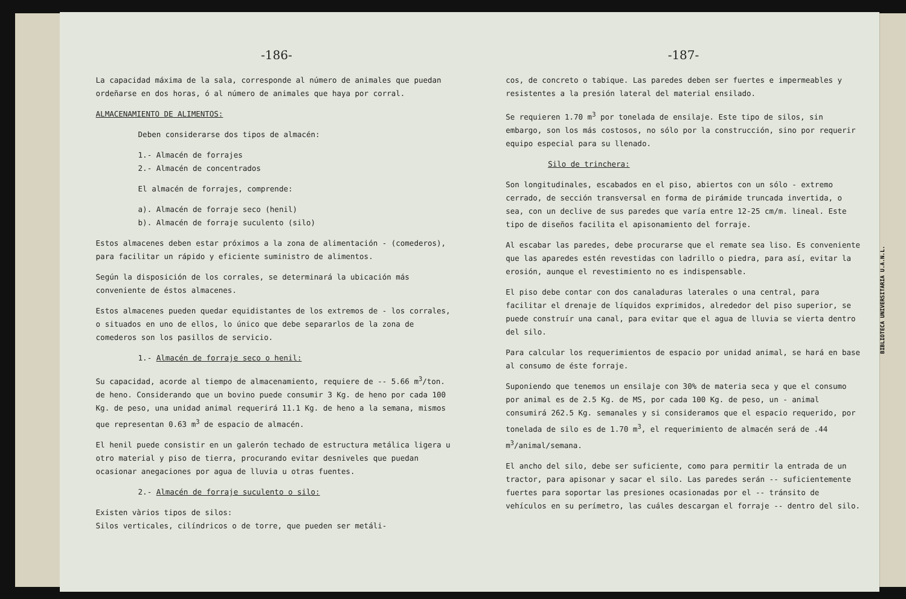-186-
La capacidad máxima de la sala, corresponde al número de animales que puedan ordeñarse en dos horas, ó al número de animales que haya por corral.
ALMACENAMIENTO DE ALIMENTOS:
Deben considerarse dos tipos de almacén:
1.- Almacén de forrajes
2.- Almacén de concentrados
El almacén de forrajes, comprende:
a). Almacén de forraje seco (henil)
b). Almacén de forraje suculento (silo)
Estos almacenes deben estar próximos a la zona de alimentación - (comederos), para facilitar un rápido y eficiente suministro de alimentos.
Según la disposición de los corrales, se determinará la ubicación más conveniente de éstos almacenes.
Estos almacenes pueden quedar equidistantes de los extremos de - los corrales, o situados en uno de ellos, lo único que debe separarlos de la zona de comederos son los pasillos de servicio.
1.- Almacén de forraje seco o henil:
Su capacidad, acorde al tiempo de almacenamiento, requiere de -- 5.66 m<sup>3</sup>/ton. de heno. Considerando que un bovino puede consumir 3 Kg. de heno por cada 100 Kg. de peso, una unidad animal requerirá 11.1 Kg. de heno a la semana, mismos que representan 0.63 m<sup>3</sup> de espacio de almacén.
El henil puede consistir en un galerón techado de estructura metálica ligera u otro material y piso de tierra, procurando evitar desniveles que puedan ocasionar anegaciones por agua de lluvia u otras fuentes.
2.- Almacén de forraje suculento o silo:
Existen vàrios tipos de silos:
Silos verticales, cilíndricos o de torre, que pueden ser metáli-
-187-
cos, de concreto o tabique. Las paredes deben ser fuertes e impermeables y resistentes a la presión lateral del material ensilado.
Se requieren 1.70 m<sup>3</sup> por tonelada de ensilaje. Este tipo de silos, sin embargo, son los más costosos, no sólo por la construcción, sino por requerir equipo especial para su llenado.
Silo de trinchera:
Son longitudinales, escabados en el piso, abiertos con un sólo - extremo cerrado, de sección transversal en forma de pirámide truncada invertida, o sea, con un declive de sus paredes que varía entre 12-25 cm/m. lineal. Este tipo de diseños facilita el apisonamiento del forraje.
Al escabar las paredes, debe procurarse que el remate sea liso. Es conveniente que las aparedes estén revestidas con ladrillo o piedra, para así, evitar la erosión, aunque el revestimiento no es indispensable.
El piso debe contar con dos canaladuras laterales o una central, para facilitar el drenaje de líquidos exprimidos, alrededor del piso superior, se puede construír una canal, para evitar que el agua de lluvia se vierta dentro del silo.
Para calcular los requerimientos de espacio por unidad animal, se hará en base al consumo de éste forraje.
Suponiendo que tenemos un ensilaje con 30% de materia seca y que el consumo por animal es de 2.5 Kg. de MS, por cada 100 Kg. de peso, un - animal consumirá 262.5 Kg. semanales y si consideramos que el espacio requerido, por tonelada de silo es de 1.70 m<sup>3</sup>, el requerimiento de almacén será de .44 m<sup>3</sup>/animal/semana.
El ancho del silo, debe ser suficiente, como para permitir la entrada de un tractor, para apisonar y sacar el silo. Las paredes serán -- suficientemente fuertes para soportar las presiones ocasionadas por el -- tránsito de vehículos en su perímetro, las cuáles descargan el forraje -- dentro del silo.
BIBLIOTECA UNIVERSITARIA U.A.N.L.